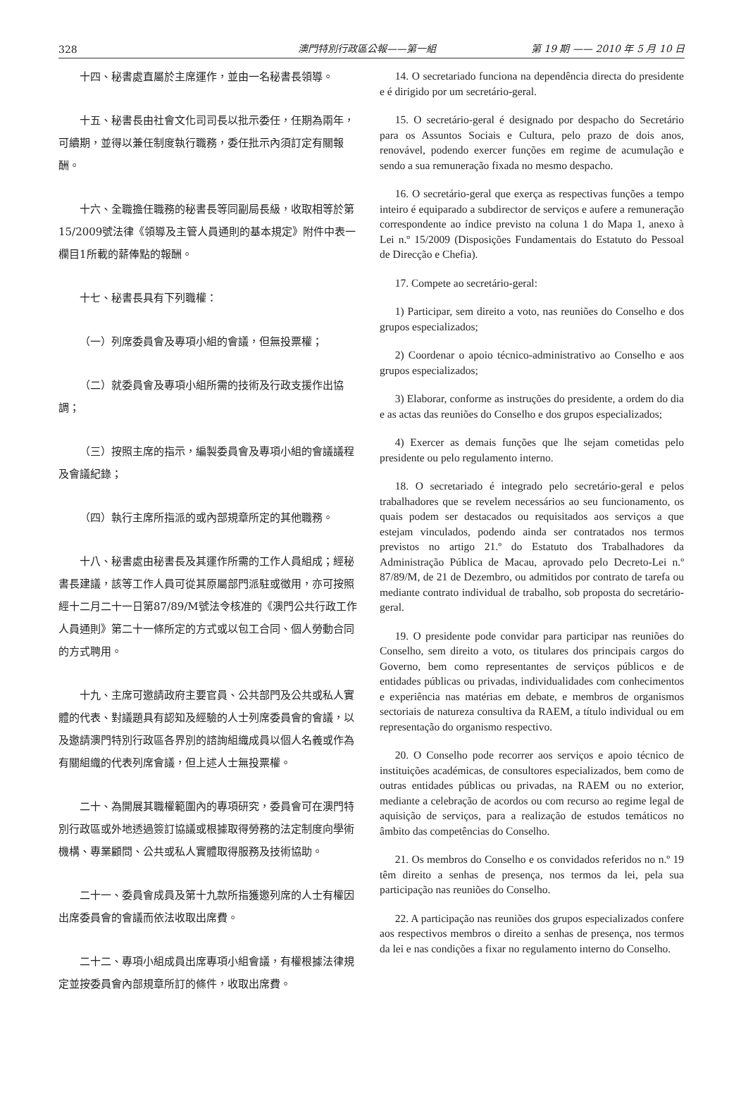328 澳門特別行政區公報——第一組 第 19 期 —— 2010 年 5 月 10 日
十四、秘書處直屬於主席運作，並由一名秘書長領導。
十五、秘書長由社會文化司司長以批示委任，任期為兩年，可續期，並得以兼任制度執行職務，委任批示內須訂定有關報酬。
十六、全職擔任職務的秘書長等同副局長級，收取相等於第15/2009號法律《領導及主管人員通則的基本規定》附件中表一欄目1所載的薪俸點的報酬。
十七、秘書長具有下列職權：
（一）列席委員會及專項小組的會議，但無投票權；
（二）就委員會及專項小組所需的技術及行政支援作出協調；
（三）按照主席的指示，編製委員會及專項小組的會議議程及會議紀錄；
（四）執行主席所指派的或內部規章所定的其他職務。
十八、秘書處由秘書長及其運作所需的工作人員組成；經秘書長建議，該等工作人員可從其原屬部門派駐或徵用，亦可按照經十二月二十一日第87/89/M號法令核准的《澳門公共行政工作人員通則》第二十一條所定的方式或以包工合同、個人勞動合同的方式聘用。
十九、主席可邀請政府主要官員、公共部門及公共或私人實體的代表、對議題具有認知及經驗的人士列席委員會的會議，以及邀請澳門特別行政區各界別的諮詢組織成員以個人名義或作為有關組織的代表列席會議，但上述人士無投票權。
二十、為開展其職權範圍內的專項研究，委員會可在澳門特別行政區或外地透過簽訂協議或根據取得勞務的法定制度向學術機構、專業顧問、公共或私人實體取得服務及技術協助。
二十一、委員會成員及第十九款所指獲邀列席的人士有權因出席委員會的會議而依法收取出席費。
二十二、專項小組成員出席專項小組會議，有權根據法律規定並按委員會內部規章所訂的條件，收取出席費。
14. O secretariado funciona na dependência directa do presidente e é dirigido por um secretário-geral.
15. O secretário-geral é designado por despacho do Secretário para os Assuntos Sociais e Cultura, pelo prazo de dois anos, renovável, podendo exercer funções em regime de acumulação e sendo a sua remuneração fixada no mesmo despacho.
16. O secretário-geral que exerça as respectivas funções a tempo inteiro é equiparado a subdirector de serviços e aufere a remuneração correspondente ao índice previsto na coluna 1 do Mapa 1, anexo à Lei n.º 15/2009 (Disposições Fundamentais do Estatuto do Pessoal de Direcção e Chefia).
17. Compete ao secretário-geral:
1) Participar, sem direito a voto, nas reuniões do Conselho e dos grupos especializados;
2) Coordenar o apoio técnico-administrativo ao Conselho e aos grupos especializados;
3) Elaborar, conforme as instruções do presidente, a ordem do dia e as actas das reuniões do Conselho e dos grupos especializados;
4) Exercer as demais funções que lhe sejam cometidas pelo presidente ou pelo regulamento interno.
18. O secretariado é integrado pelo secretário-geral e pelos trabalhadores que se revelem necessários ao seu funcionamento, os quais podem ser destacados ou requisitados aos serviços a que estejam vinculados, podendo ainda ser contratados nos termos previstos no artigo 21.º do Estatuto dos Trabalhadores da Administração Pública de Macau, aprovado pelo Decreto-Lei n.º 87/89/M, de 21 de Dezembro, ou admitidos por contrato de tarefa ou mediante contrato individual de trabalho, sob proposta do secretário-geral.
19. O presidente pode convidar para participar nas reuniões do Conselho, sem direito a voto, os titulares dos principais cargos do Governo, bem como representantes de serviços públicos e de entidades públicas ou privadas, individualidades com conhecimentos e experiência nas matérias em debate, e membros de organismos sectoriais de natureza consultiva da RAEM, a título individual ou em representação do organismo respectivo.
20. O Conselho pode recorrer aos serviços e apoio técnico de instituições académicas, de consultores especializados, bem como de outras entidades públicas ou privadas, na RAEM ou no exterior, mediante a celebração de acordos ou com recurso ao regime legal de aquisição de serviços, para a realização de estudos temáticos no âmbito das competências do Conselho.
21. Os membros do Conselho e os convidados referidos no n.º 19 têm direito a senhas de presença, nos termos da lei, pela sua participação nas reuniões do Conselho.
22. A participação nas reuniões dos grupos especializados confere aos respectivos membros o direito a senhas de presença, nos termos da lei e nas condições a fixar no regulamento interno do Conselho.